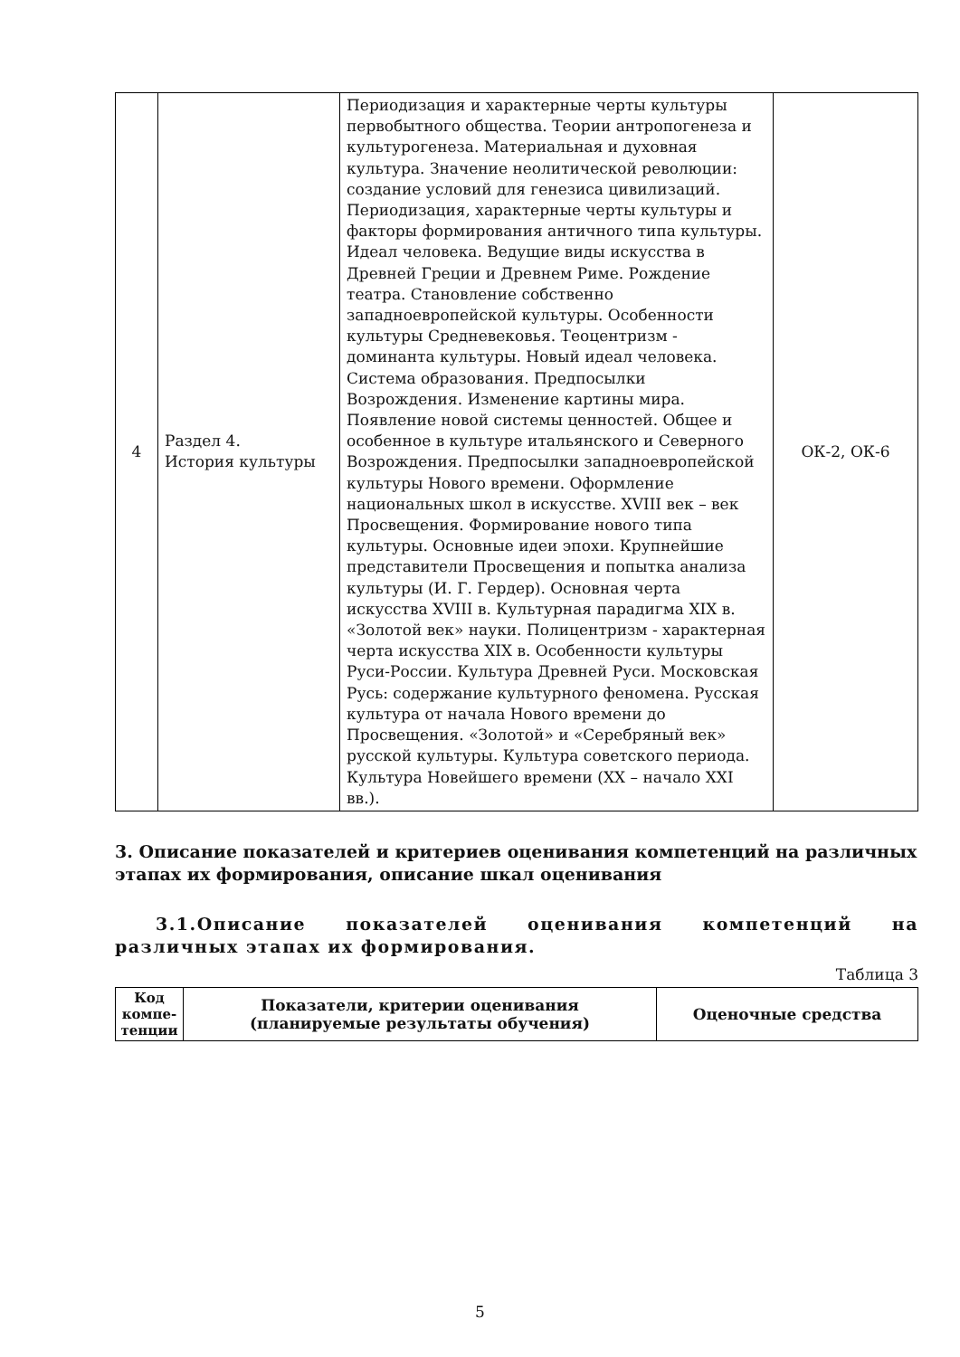| 4 | Раздел 4. История культуры | Периодизация и характерные черты культуры первобытного общества. Теории антропогенеза и культурогенеза. Материальная и духовная культура. Значение неолитической революции: создание условий для генезиса цивилизаций. Периодизация, характерные черты культуры и факторы формирования античного типа культуры. Идеал человека. Ведущие виды искусства в Древней Греции и Древнем Риме. Рождение театра. Становление собственно западноевропейской культуры. Особенности культуры Средневековья. Теоцентризм - доминанта культуры. Новый идеал человека. Система образования. Предпосылки Возрождения. Изменение картины мира. Появление новой системы ценностей. Общее и особенное в культуре итальянского и Северного Возрождения. Предпосылки западноевропейской культуры Нового времени. Оформление национальных школ в искусстве. XVIII век – век Просвещения. Формирование нового типа культуры. Основные идеи эпохи. Крупнейшие представители Просвещения и попытка анализа культуры (И. Г. Гердер). Основная черта искусства XVIII в. Культурная парадигма XIX в. «Золотой век» науки. Полицентризм - характерная черта искусства XIX в. Особенности культуры Руси-России. Культура Древней Руси. Московская Русь: содержание культурного феномена. Русская культура от начала Нового времени до Просвещения. «Золотой» и «Серебряный век» русской культуры. Культура советского периода. Культура Новейшего времени (XX – начало XXI вв.). | ОК-2, ОК-6 |
3. Описание показателей и критериев оценивания компетенций на различных этапах их формирования, описание шкал оценивания
3.1.Описание показателей оценивания компетенций на различных этапах их формирования.
Таблица 3
| Код компе-тенции | Показатели, критерии оценивания (планируемые результаты обучения) | Оценочные средства |
| --- | --- | --- |
5